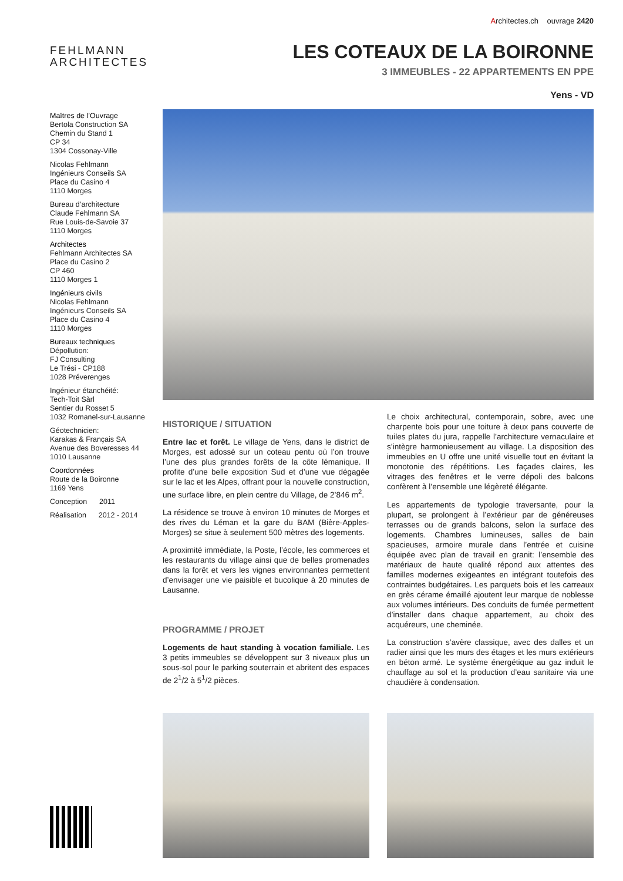Architectes.ch ouvrage 2420
FEHLMANN
ARCHITECTES
LES COTEAUX DE LA BOIRONNE
3 IMMEUBLES - 22 APPARTEMENTS EN PPE
Yens - VD
Maîtres de l’Ouvrage
Bertola Construction SA
Chemin du Stand 1
CP 34
1304 Cossonay-Ville
Nicolas Fehlmann
Ingénieurs Conseils SA
Place du Casino 4
1110 Morges
Bureau d’architecture
Claude Fehlmann SA
Rue Louis-de-Savoie 37
1110 Morges
Architectes
Fehlmann Architectes SA
Place du Casino 2
CP 460
1110 Morges 1
Ingénieurs civils
Nicolas Fehlmann
Ingénieurs Conseils SA
Place du Casino 4
1110 Morges
Bureaux techniques
Dépollution:
FJ Consulting
Le Trési - CP188
1028 Préverenges
Ingénieur étanchéité:
Tech-Toit Sàrl
Sentier du Rosset 5
1032 Romanel-sur-Lausanne
Géotechnicien:
Karakas & Français SA
Avenue des Boveresses 44
1010 Lausanne
Coordonnées
Route de la Boironne
1169 Yens
Conception 2011
Réalisation 2012 - 2014
HISTORIQUE / SITUATION
Entre lac et forêt. Le village de Yens, dans le district de Morges, est adossé sur un coteau pentu où l’on trouve l’une des plus grandes forêts de la côte lémanique. Il profite d’une belle exposition Sud et d’une vue dégagée sur le lac et les Alpes, offrant pour la nouvelle construction, une surface libre, en plein centre du Village, de 2’846 m<sup>2</sup>.
La résidence se trouve à environ 10 minutes de Morges et des rives du Léman et la gare du BAM (Bière-Apples-Morges) se situe à seulement 500 mètres des logements.
A proximité immédiate, la Poste, l’école, les commerces et les restaurants du village ainsi que de belles promenades dans la forêt et vers les vignes environnantes permettent d’envisager une vie paisible et bucolique à 20 minutes de Lausanne.
PROGRAMME / PROJET
Logements de haut standing à vocation familiale. Les 3 petits immeubles se développent sur 3 niveaux plus un sous-sol pour le parking souterrain et abritent des espaces de 2<sup>1</sup>/2 à 5<sup>1</sup>/2 pièces.
Le choix architectural, contemporain, sobre, avec une charpente bois pour une toiture à deux pans couverte de tuiles plates du jura, rappelle l’architecture vernaculaire et s’intègre harmonieusement au village. La disposition des immeubles en U offre une unité visuelle tout en évitant la monotonie des répétitions. Les façades claires, les vitrages des fenêtres et le verre dépoli des balcons confèrent à l’ensemble une légèreté élégante.
Les appartements de typologie traversante, pour la plupart, se prolongent à l’extérieur par de généreuses terrasses ou de grands balcons, selon la surface des logements. Chambres lumineuses, salles de bain spacieuses, armoire murale dans l’entrée et cuisine équipée avec plan de travail en granit: l’ensemble des matériaux de haute qualité répond aux attentes des familles modernes exigeantes en intégrant toutefois des contraintes budgétaires. Les parquets bois et les carreaux en grès cérame émaillé ajoutent leur marque de noblesse aux volumes intérieurs. Des conduits de fumée permettent d’installer dans chaque appartement, au choix des acquéreurs, une cheminée.
La construction s’avère classique, avec des dalles et un radier ainsi que les murs des étages et les murs extérieurs en béton armé. Le système énergétique au gaz induit le chauffage au sol et la production d’eau sanitaire via une chaudière à condensation.